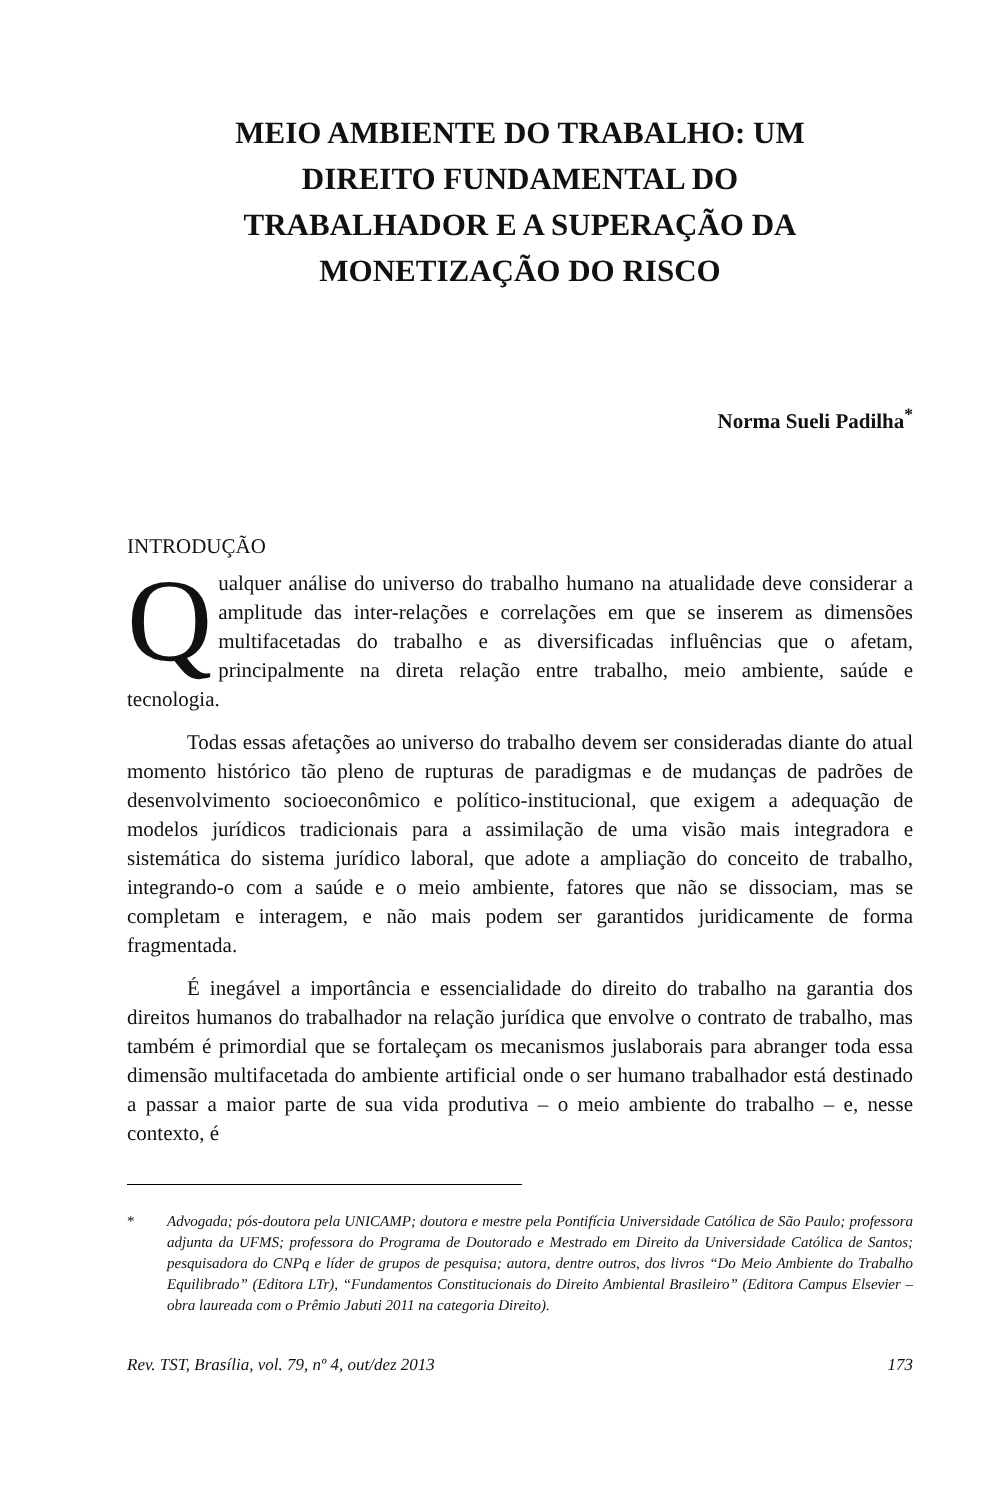MEIO AMBIENTE DO TRABALHO: UM DIREITO FUNDAMENTAL DO TRABALHADOR E A SUPERAÇÃO DA MONETIZAÇÃO DO RISCO
Norma Sueli Padilha<sup>*</sup>
INTRODUÇÃO
Qualquer análise do universo do trabalho humano na atualidade deve considerar a amplitude das inter-relações e correlações em que se inserem as dimensões multifacetadas do trabalho e as diversificadas influências que o afetam, principalmente na direta relação entre trabalho, meio ambiente, saúde e tecnologia.
Todas essas afetações ao universo do trabalho devem ser consideradas diante do atual momento histórico tão pleno de rupturas de paradigmas e de mudanças de padrões de desenvolvimento socioeconômico e político-institucional, que exigem a adequação de modelos jurídicos tradicionais para a assimilação de uma visão mais integradora e sistemática do sistema jurídico laboral, que adote a ampliação do conceito de trabalho, integrando-o com a saúde e o meio ambiente, fatores que não se dissociam, mas se completam e interagem, e não mais podem ser garantidos juridicamente de forma fragmentada.
É inegável a importância e essencialidade do direito do trabalho na garantia dos direitos humanos do trabalhador na relação jurídica que envolve o contrato de trabalho, mas também é primordial que se fortaleçam os mecanismos juslaborais para abranger toda essa dimensão multifacetada do ambiente artificial onde o ser humano trabalhador está destinado a passar a maior parte de sua vida produtiva – o meio ambiente do trabalho – e, nesse contexto, é
* Advogada; pós-doutora pela UNICAMP; doutora e mestre pela Pontifícia Universidade Católica de São Paulo; professora adjunta da UFMS; professora do Programa de Doutorado e Mestrado em Direito da Universidade Católica de Santos; pesquisadora do CNPq e líder de grupos de pesquisa; autora, dentre outros, dos livros “Do Meio Ambiente do Trabalho Equilibrado” (Editora LTr), “Fundamentos Constitucionais do Direito Ambiental Brasileiro” (Editora Campus Elsevier – obra laureada com o Prêmio Jabuti 2011 na categoria Direito).
Rev. TST, Brasília, vol. 79, nº 4, out/dez 2013 173